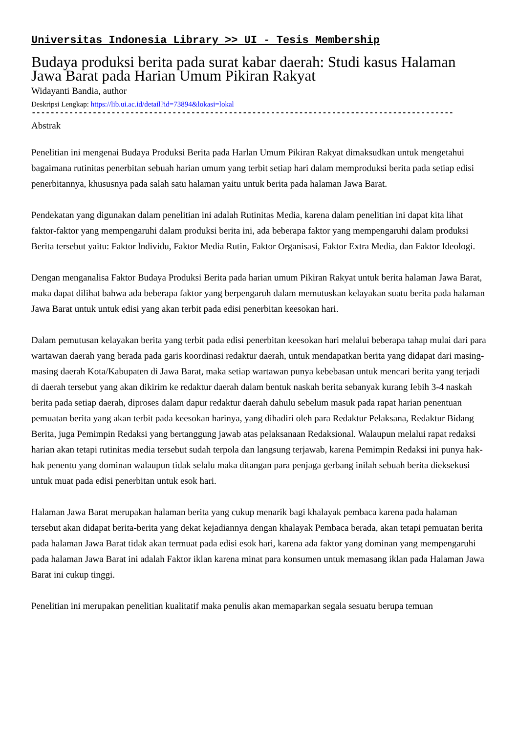Universitas Indonesia Library >> UI - Tesis Membership
Budaya produksi berita pada surat kabar daerah: Studi kasus Halaman Jawa Barat pada Harian Umum Pikiran Rakyat
Widayanti Bandia, author
Deskripsi Lengkap: https://lib.ui.ac.id/detail?id=73894&lokasi=lokal
------------------------------------------------------------------------------------------
Abstrak
Penelitian ini mengenai Budaya Produksi Berita pada Harlan Umum Pikiran Rakyat dimaksudkan untuk mengetahui bagaimana rutinitas penerbitan sebuah harian umum yang terbit setiap hari dalam memproduksi berita pada setiap edisi penerbitannya, khususnya pada salah satu halaman yaitu untuk berita pada halaman Jawa Barat.
Pendekatan yang digunakan dalam penelitian ini adalah Rutinitas Media, karena dalam penelitian ini dapat kita lihat faktor-faktor yang mempengaruhi dalam produksi berita ini, ada beberapa faktor yang mempengaruhi dalam produksi Berita tersebut yaitu: Faktor lndividu, Faktor Media Rutin, Faktor Organisasi, Faktor Extra Media, dan Faktor Ideologi.
Dengan menganalisa Faktor Budaya Produksi Berita pada harian umum Pikiran Rakyat untuk berita halaman Jawa Barat, maka dapat dilihat bahwa ada beberapa faktor yang berpengaruh dalam memutuskan kelayakan suatu berita pada halaman Jawa Barat untuk untuk edisi yang akan terbit pada edisi penerbitan keesokan hari.
Dalam pemutusan kelayakan berita yang terbit pada edisi penerbitan keesokan hari melalui beberapa tahap mulai dari para wartawan daerah yang berada pada garis koordinasi redaktur daerah, untuk mendapatkan berita yang didapat dari masing-masing daerah Kota/Kabupaten di Jawa Barat, maka setiap wartawan punya kebebasan untuk mencari berita yang terjadi di daerah tersebut yang akan dikirim ke redaktur daerah dalam bentuk naskah berita sebanyak kurang Iebih 3-4 naskah berita pada setiap daerah, diproses dalam dapur redaktur daerah dahulu sebelum masuk pada rapat harian penentuan pemuatan berita yang akan terbit pada keesokan harinya, yang dihadiri oleh para Redaktur Pelaksana, Redaktur Bidang Berita, juga Pemimpin Redaksi yang bertanggung jawab atas pelaksanaan Redaksional. Walaupun melalui rapat redaksi harian akan tetapi rutinitas media tersebut sudah terpola dan langsung terjawab, karena Pemimpin Redaksi ini punya hak-hak penentu yang dominan walaupun tidak selalu maka ditangan para penjaga gerbang inilah sebuah berita dieksekusi untuk muat pada edisi penerbitan untuk esok hari.
Halaman Jawa Barat merupakan halaman berita yang cukup menarik bagi khalayak pembaca karena pada halaman tersebut akan didapat berita-berita yang dekat kejadiannya dengan khalayak Pembaca berada, akan tetapi pemuatan berita pada halaman Jawa Barat tidak akan termuat pada edisi esok hari, karena ada faktor yang dominan yang mempengaruhi pada halaman Jawa Barat ini adalah Faktor iklan karena minat para konsumen untuk memasang iklan pada Halaman Jawa Barat ini cukup tinggi.
Penelitian ini merupakan penelitian kualitatif maka penulis akan memaparkan segala sesuatu berupa temuan